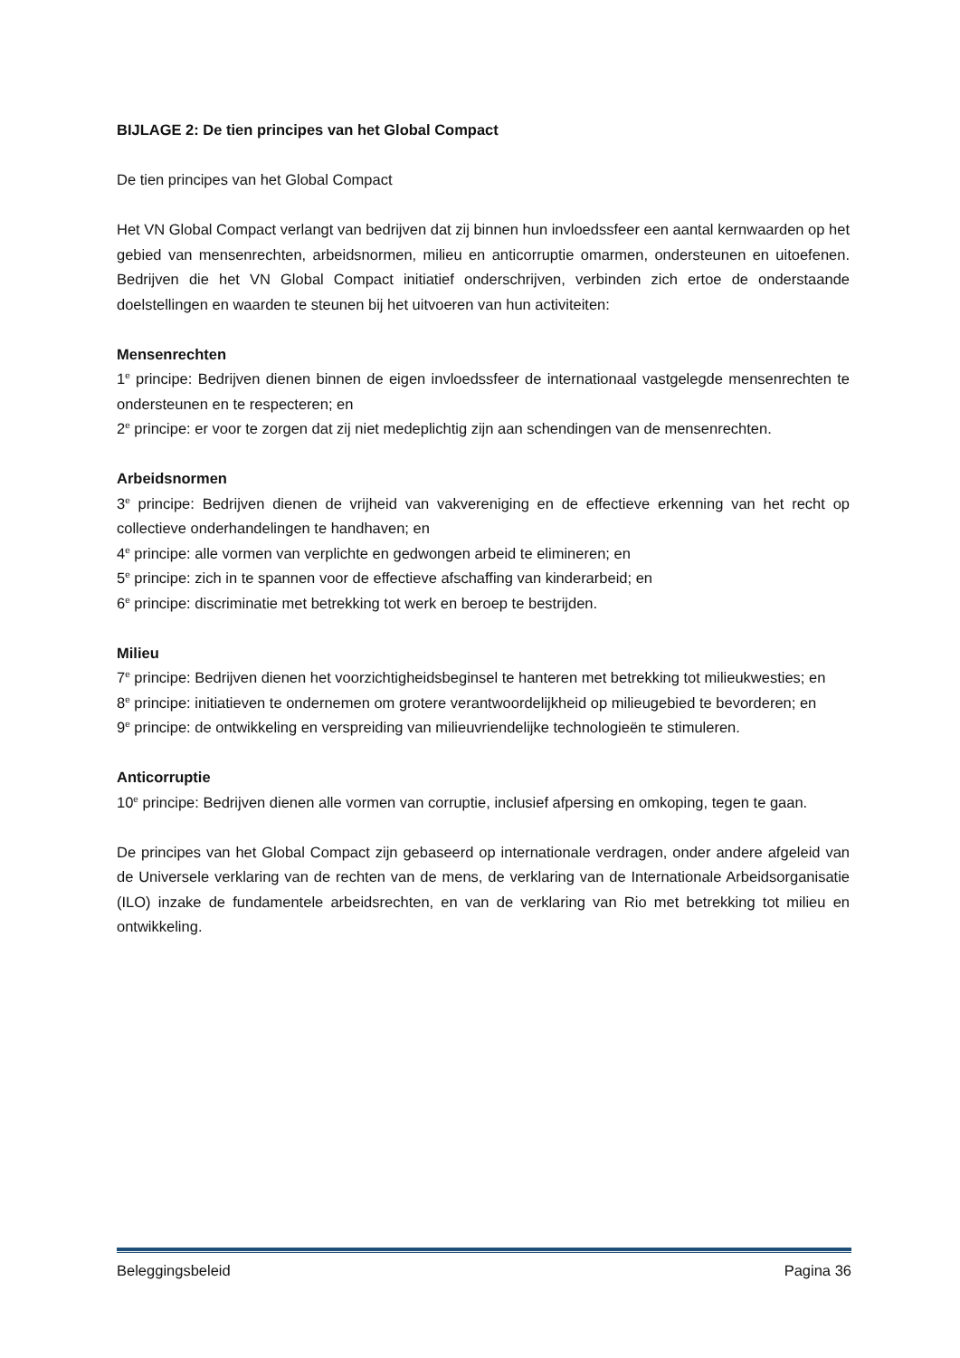BIJLAGE 2: De tien principes van het Global Compact
De tien principes van het Global Compact
Het VN Global Compact verlangt van bedrijven dat zij binnen hun invloedssfeer een aantal kernwaarden op het gebied van mensenrechten, arbeidsnormen, milieu en anticorruptie omarmen, ondersteunen en uitoefenen. Bedrijven die het VN Global Compact initiatief onderschrijven, verbinden zich ertoe de onderstaande doelstellingen en waarden te steunen bij het uitvoeren van hun activiteiten:
Mensenrechten
1<sup>e</sup> principe: Bedrijven dienen binnen de eigen invloedssfeer de internationaal vastgelegde mensenrechten te ondersteunen en te respecteren; en
2<sup>e</sup> principe: er voor te zorgen dat zij niet medeplichtig zijn aan schendingen van de mensenrechten.
Arbeidsnormen
3<sup>e</sup> principe: Bedrijven dienen de vrijheid van vakvereniging en de effectieve erkenning van het recht op collectieve onderhandelingen te handhaven; en
4<sup>e</sup> principe: alle vormen van verplichte en gedwongen arbeid te elimineren; en
5<sup>e</sup> principe: zich in te spannen voor de effectieve afschaffing van kinderarbeid; en
6<sup>e</sup> principe: discriminatie met betrekking tot werk en beroep te bestrijden.
Milieu
7<sup>e</sup> principe: Bedrijven dienen het voorzichtigheidsbeginsel te hanteren met betrekking tot milieukwesties; en
8<sup>e</sup> principe: initiatieven te ondernemen om grotere verantwoordelijkheid op milieugebied te bevorderen; en
9<sup>e</sup> principe: de ontwikkeling en verspreiding van milieuvriendelijke technologieën te stimuleren.
Anticorruptie
10<sup>e</sup> principe: Bedrijven dienen alle vormen van corruptie, inclusief afpersing en omkoping, tegen te gaan.
De principes van het Global Compact zijn gebaseerd op internationale verdragen, onder andere afgeleid van de Universele verklaring van de rechten van de mens, de verklaring van de Internationale Arbeidsorganisatie (ILO) inzake de fundamentele arbeidsrechten, en van de verklaring van Rio met betrekking tot milieu en ontwikkeling.
Beleggingsbeleid Pagina 36